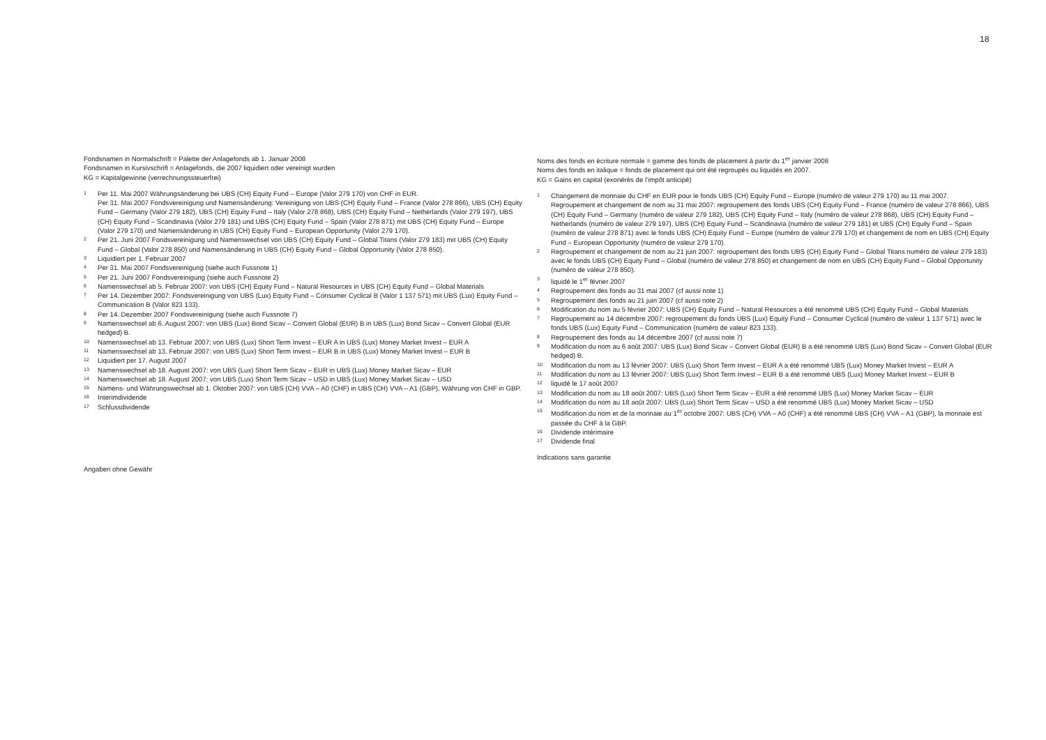18
Fondsnamen in Normalschrift = Palette der Anlagefonds ab 1. Januar 2008
Fondsnamen in Kursivschrift = Anlagefonds, die 2007 liquidiert oder vereinigt wurden
KG = Kapitalgewinne (verrechnungssteuerfrei)
1
Per 11. Mai 2007 Währungsänderung bei UBS (CH) Equity Fund – Europe (Valor 279 170) von CHF in EUR.
Per 31. Mai 2007 Fondsvereinigung und Namensänderung: Vereinigung von UBS (CH) Equity Fund – France (Valor 278 866), UBS (CH) Equity Fund – Germany (Valor 279 182), UBS (CH) Equity Fund – Italy (Valor 278 868), UBS (CH) Equity Fund – Netherlands (Valor 279 197), UBS (CH) Equity Fund – Scandinavia (Valor 279 181) und UBS (CH) Equity Fund – Spain (Valor 278 871) mit UBS (CH) Equity Fund – Europe (Valor 279 170) und Namensänderung in UBS (CH) Equity Fund – European Opportunity (Valor 279 170).
2
Per 21. Juni 2007 Fondsvereinigung und Namenswechsel von UBS (CH) Equity Fund – Global Titans (Valor 279 183) mit UBS (CH) Equity Fund – Global (Valor 278 850) und Namensänderung in UBS (CH) Equity Fund – Global Opportunity (Valor 278 850).
3
Liquidiert per 1. Februar 2007
4
Per 31. Mai 2007 Fondsvereinigung (siehe auch Fussnote 1)
5
Per 21. Juni 2007 Fondsvereinigung (siehe auch Fussnote 2)
6
Namenswechsel ab 5. Februar 2007: von UBS (CH) Equity Fund – Natural Resources in UBS (CH) Equity Fund – Global Materials
7
Per 14. Dezember 2007: Fondsvereinigung von UBS (Lux) Equity Fund – Consumer Cyclical B (Valor 1 137 571) mit UBS (Lux) Equity Fund – Communication B (Valor 823 133).
8
Per 14. Dezember 2007 Fondsvereinigung (siehe auch Fussnote 7)
9
Namenswechsel ab 6. August 2007: von UBS (Lux) Bond Sicav – Convert Global (EUR) B in UBS (Lux) Bond Sicav – Convert Global (EUR hedged) B.
10
Namenswechsel ab 13. Februar 2007: von UBS (Lux) Short Term Invest – EUR A in UBS (Lux) Money Market Invest – EUR A
11
Namenswechsel ab 13. Februar 2007: von UBS (Lux) Short Term Invest – EUR B in UBS (Lux) Money Market Invest – EUR B
12
Liquidiert per 17. August 2007
13
Namenswechsel ab 18. August 2007: von UBS (Lux) Short Term Sicav – EUR in UBS (Lux) Money Market Sicav – EUR
14
Namenswechsel ab 18. August 2007: von UBS (Lux) Short Term Sicav – USD in UBS (Lux) Money Market Sicav – USD
15
Namens- und Währungswechsel ab 1. Oktober 2007: von UBS (CH) VVA – A0 (CHF) in UBS (CH) VVA – A1 (GBP), Währung von CHF in GBP.
16
Interimdividende
17
Schlussdividende
Angaben ohne Gewähr
Noms des fonds en écriture normale = gamme des fonds de placement à partir du 1<sup>er</sup> janvier 2008
Noms des fonds en italique = fonds de placement qui ont été regroupés ou liquidés en 2007.
KG = Gains en capital (exonérés de l’impôt anticipé)
1
Changement de monnaie du CHF en EUR pour le fonds UBS (CH) Equity Fund – Europe (numéro de valeur 279 170) au 11 mai 2007.
Regroupement et changement de nom au 31 mai 2007: regroupement des fonds UBS (CH) Equity Fund – France (numéro de valeur 278 866), UBS (CH) Equity Fund – Germany (numéro de valeur 279 182), UBS (CH) Equity Fund – Italy (numéro de valeur 278 868), UBS (CH) Equity Fund – Netherlands (numéro de valeur 279 197), UBS (CH) Equity Fund – Scandinavia (numéro de valeur 279 181) et UBS (CH) Equity Fund – Spain (numéro de valeur 278 871) avec le fonds UBS (CH) Equity Fund – Europe (numéro de valeur 279 170) et changement de nom en UBS (CH) Equity Fund – European Opportunity (numéro de valeur 279 170).
2
Regroupement et changement de nom au 21 juin 2007: regroupement des fonds UBS (CH) Equity Fund – Global Titans numéro de valeur 279 183) avec le fonds UBS (CH) Equity Fund – Global (numéro de valeur 278 850) et changement de nom en UBS (CH) Equity Fund – Global Opportunity (numéro de valeur 278 850).
3
liquidé le 1<sup>er</sup> février 2007
4
Regroupement des fonds au 31 mai 2007 (cf aussi note 1)
5
Regroupement des fonds au 21 juin 2007 (cf aussi note 2)
6
Modification du nom au 5 février 2007: UBS (CH) Equity Fund – Natural Resources a été renommé UBS (CH) Equity Fund – Global Materials
7
Regroupement au 14 décembre 2007: regroupement du fonds UBS (Lux) Equity Fund – Consumer Cyclical (numéro de valeur 1 137 571) avec le fonds UBS (Lux) Equity Fund – Communication (numéro de valeur 823 133).
8
Regroupement des fonds au 14 décembre 2007 (cf aussi note 7)
9
Modification du nom au 6 août 2007: UBS (Lux) Bond Sicav – Convert Global (EUR) B a été renommé UBS (Lux) Bond Sicav – Convert Global (EUR hedged) B.
10
Modification du nom au 13 février 2007: UBS (Lux) Short Term Invest – EUR A a été renommé UBS (Lux) Money Market Invest – EUR A
11
Modification du nom au 13 février 2007: UBS (Lux) Short Term Invest – EUR B a été renommé UBS (Lux) Money Market Invest – EUR B
12
liquidé le 17 août 2007
13
Modification du nom au 18 août 2007: UBS (Lux) Short Term Sicav – EUR a été renommé UBS (Lux) Money Market Sicav – EUR
14
Modification du nom au 18 août 2007: UBS (Lux) Short Term Sicav – USD a été renommé UBS (Lux) Money Market Sicav – USD
15
Modification du nom et de la monnaie au 1<sup>er</sup> octobre 2007: UBS (CH) VVA – A0 (CHF) a été renommé UBS (CH) VVA – A1 (GBP), la monnaie est passée du CHF à la GBP.
16
Dividende intérimaire
17
Dividende final
Indications sans garantie